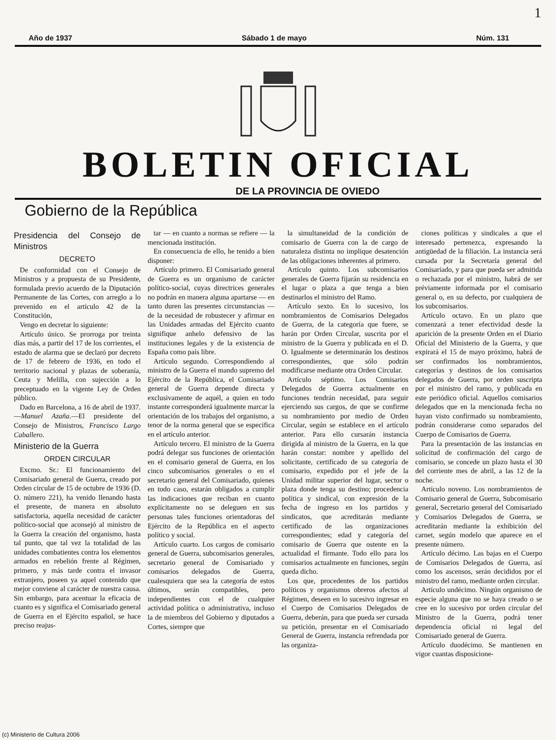1
Año de 1937 Sábado 1 de mayo Núm. 131
BOLETIN OFICIAL
DE LA PROVINCIA DE OVIEDO
Gobierno de la República
Presidencia del Consejo de Ministros
DECRETO
De conformidad con el Consejo de Ministros y a propuesta de su Presidente, formulada previo acuerdo de la Diputación Permanente de las Cortes, con arreglo a lo prevenido en el artículo 42 de la Constitución,
Vengo en decretar lo siguiente:
Artículo único. Se prorroga por treinta días más, a partir del 17 de los corrientes, el estado de alarma que se declaró por decreto de 17 de febrero de 1936, en todo el territorio nacional y plazas de soberanía, Ceuta y Melilla, con sujección a lo preceptuado en la vigente Ley de Orden público.
Dado en Barcelona, a 16 de abril de 1937.—Manuel Azaña.—El presidente del Consejo de Ministros, Francisco Largo Caballero.
Ministerio de la Guerra
ORDEN CIRCULAR
Excmo. Sr.: El funcionamiento del Comisariado general de Guerra, creado por Orden circular de 15 de octubre de 1936 (D. O. número 221), ha venido llenando hasta el presente, de manera en absoluto satisfactoria, aquella necesidad de carácter político-social que aconsejó al ministro de la Guerra la creación del organismo, hasta tal punto, que tal vez la totalidad de las unidades combatientes contra los elementos armados en rebelión frente al Régimen, primero, y más tarde contra el invasor extranjero, poseen ya aquel contenido que mejor conviene al carácter de nuestra causa. Sin embargo, para acentuar la eficacia de cuanto es y significa el Comisariado general de Guerra en el Ejército español, se hace preciso reajus-
tar — en cuanto a normas se refiere — la mencionada institución.
En consecuencia de ello, he tenido a bien disponer:
Artículo primero. El Comisariado general de Guerra es un organismo de carácter político-social, cuyas directrices generales no podrán en manera alguna apartarse — en tanto duren las presentes circunstancias — de la necesidad de robustecer y afirmar en las Unidades armadas del Ejército cuanto signifique anhelo defensivo de las instituciones legales y de la existencia de España como país libre.
Artículo segundo. Correspondiendo al ministro de la Guerra el mando supremo del Ejército de la República, el Comisariado general de Guerra depende directa y exclusivamente de aquél, a quien en todo instante corresponderá igualmente marcar la orientación de los trabajos del organismo, a tenor de la norma general que se especifica en el artículo anterior.
Artículo tercero. El ministro de la Guerra podrá delegar sus funciones de orientación en el comisario general de Guerra, en los cinco subcomisarios generales o en el secretario general del Comisariado, quienes en todo caso, estarán obligados a cumplir las indicaciones que reciban en cuanto explícitamente no se deleguen en sus personas tales funciones orientadoras del Ejército de la República en el aspecto político y social.
Artículo cuarto. Los cargos de comisario general de Guerra, subcomisarios generales, secretario general de Comisariado y comisarios delegados de Guerra, cualesquiera que sea la categoría de estos últimos, serán compatibles, pero independientes con el de cualquier actividad política o administrativa, incluso la de miembros del Gobierno y diputados a Cortes, siempre que
la simultaneidad de la condición de comisario de Guerra con la de cargo de naturaleza distinta no implique desatención de las obligaciones inherentes al primero.
Artículo quinto. Los subcomisarios generales de Guerra fijarán su residencia en el lugar o plaza a que tenga a bien destinarlos el ministro del Ramo.
Artículo sexto. En lo sucesivo, los nombramientos de Comisarios Delegados de Guerra, de la categoría que fuere, se harán por Orden Circular, suscrita por el ministro de la Guerra y publicada en el D. O. Igualmente se determinarán los destinos correspondientes, que sólo podrán modificarse mediante otra Orden Circular.
Artículo séptimo. Los Comisarios Delegados de Guerra actualmente en funciones tendrán necesidad, para seguir ejerciendo sus cargos, de que se confirme su nombramiento por medio de Orden Circular, según se establece en el artículo anterior. Para ello cursarán instancia dirigida al ministro de la Guerra, en la que harán constar: nombre y apellido del solicitante, certificado de su categoría de comisario, expedido por el jefe de la Unidad militar superior del lugar, sector o plaza donde tenga su destino; procedencia política y sindical, con expresión de la fecha de ingreso en los partidos y sindicatos, que acreditarán mediante certificado de las organizaciones correspondientes; edad y categoría del comisario de Guerra que ostente en la actualidad el firmante. Todo ello para los comisarios actualmente en funciones, según queda dicho.
Los que, procedentes de los partidos políticos y organismos obreros afectos al Régimen, deseen en lo sucesivo ingresar en el Cuerpo de Comisarios Delegados de Guerra, deberán, para que pueda ser cursada su petición, presentar en el Comisariado General de Guerra, instancia refrendada por las organiza-
ciones políticas y sindicales a que el interesado pertenezca, expresando la antigüedad de la filiación. La instancia será cursada por la Secretaría general del Comisariado, y para que pueda ser admitida o rechazada por el ministro, habrá de ser préviamente informada por el comisario general o, en su defecto, por cualquiera de los subcomisarios.
Artículo octavo. En un plazo que comenzará a tener efectividad desde la aparición de la presente Orden en el Diario Oficial del Ministerio de la Guerra, y que expirará el 15 de mayo próximo, habrá de ser confirmados los nombramientos, categorías y destinos de los comisarios delegados de Guerra, por orden suscripta por el ministro del ramo, y publicada en este periódico oficial. Aquellos comisarios delegados que en la mencionada fecha no hayan visto confirmado su nombramiento, podrán considerarse como separados del Cuerpo de Comisarios de Guerra.
Para la presentación de las instancias en solicitud de confirmación del cargo de comisario, se concede un plazo hasta el 30 del corriente mes de abril, a las 12 de la noche.
Artículo noveno. Los nombramientos de Comisario general de Guerra, Subcomisario general, Secretario general del Comisariado y Comisarios Delegados de Guerra, se acreditarán mediante la exhibición del carnet, según modelo que aparece en el presente número.
Artículo décimo. Las bajas en el Cuerpo de Comisarios Delegados de Guerra, así como los ascensos, serán decididos por el ministro del ramo, mediante orden circular.
Artículo undécimo. Ningún organismo de especie alguna que no se haya creado o se cree en lo sucesivo por orden circular del Ministro de la Guerra, podrá tener dependencia oficial ni legal del Comisariado general de Guerra.
Artículo duodécimo. Se mantienen en vigor cuantas disposicione-
(c) Ministerio de Cultura 2006